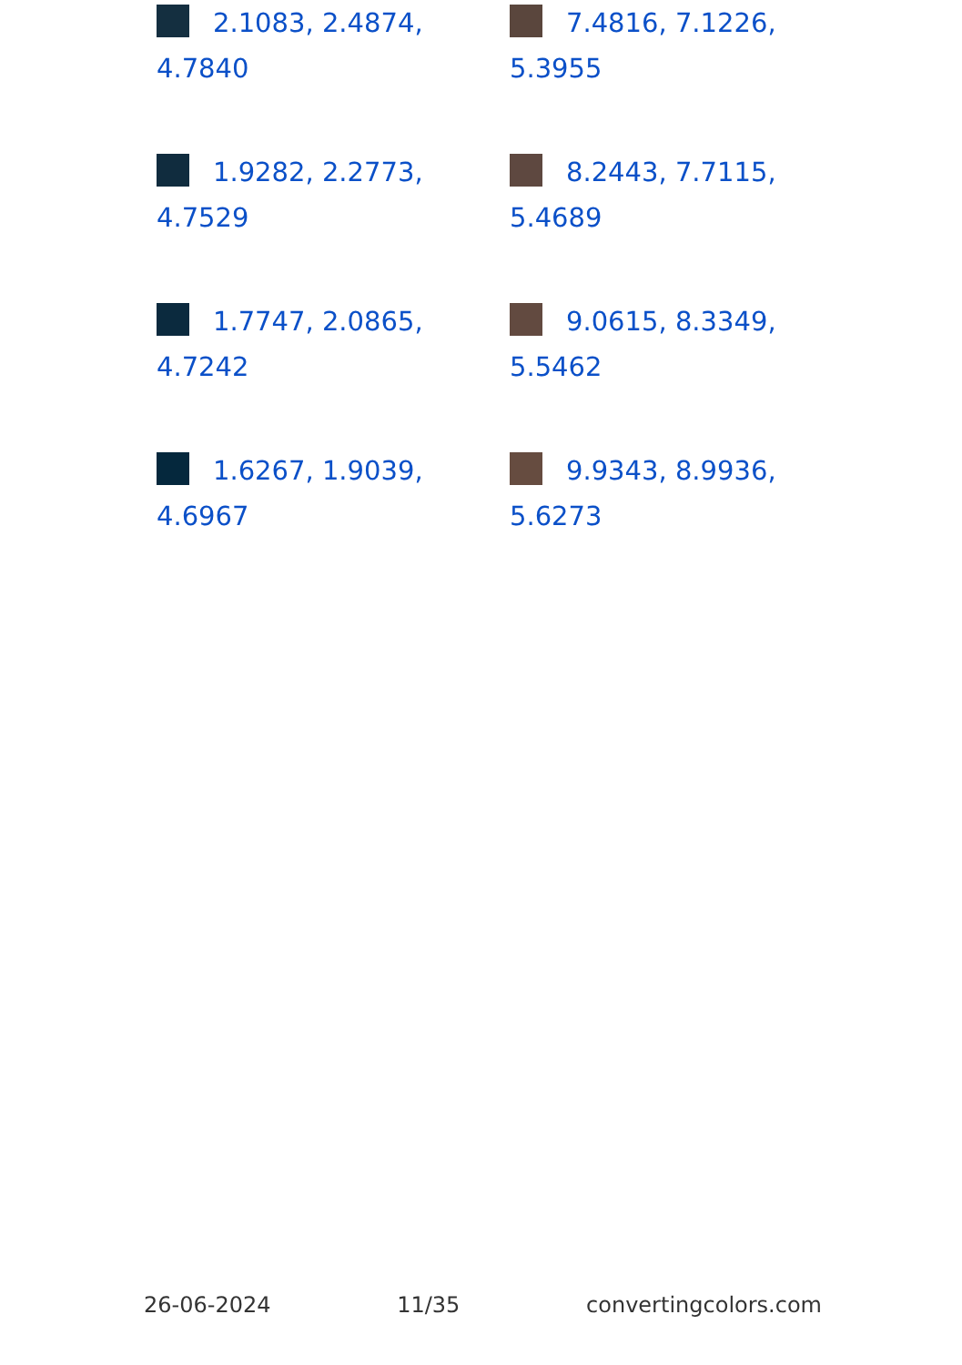2.1083, 2.4874,
4.7840
7.4816, 7.1226,
5.3955
1.9282, 2.2773,
4.7529
8.2443, 7.7115,
5.4689
1.7747, 2.0865,
4.7242
9.0615, 8.3349,
5.5462
1.6267, 1.9039,
4.6967
9.9343, 8.9936,
5.6273
26-06-2024 11/35 convertingcolors.com